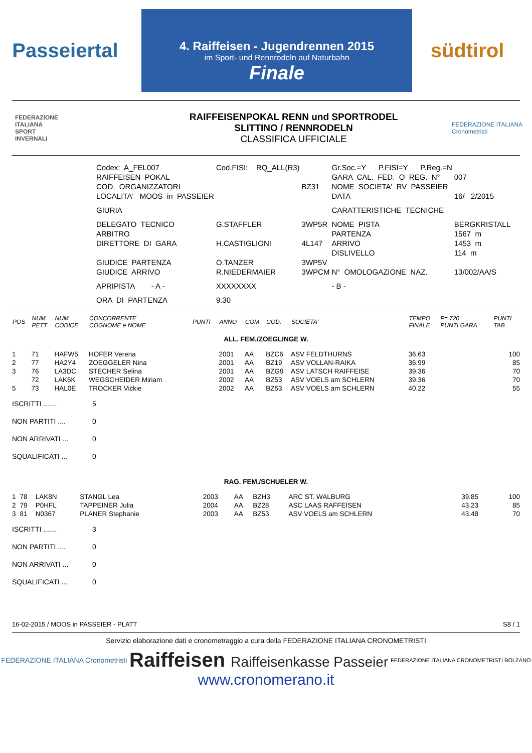Passeiertal
4. Raiffeisen - Jugendrennen 2015
im Sport- und Rennrodeln auf Naturbahn
Finale
südtirol
FEDERAZIONE
ITALIANA
SPORT
INVERNALI
RAIFFEISENPOKAL RENN und SPORTRODEL
SLITTINO / RENNRODELN
CLASSIFICA UFFICIALE
FEDERAZIONE ITALIANA Cronometristi
| Codex: A_FEL007 | Cod.FISI: RQ_ALL(R3) | | Gr.Soc.=Y P.FISI=Y P.Reg.=N | |
| RAIFFEISEN POKAL | | | GARA CAL. FED. O REG. N° | 007 |
| COD. ORGANIZZATORI | | BZ31 | NOME SOCIETA' RV PASSEIER | |
| LOCALITA' MOOS in PASSEIER | | | DATA | 16/ 2/2015 |
| GIURIA | | | CARATTERISTICHE TECNICHE | |
| DELEGATO TECNICO | G.STAFFLER | 3WP5R | NOME PISTA | BERGKRISTALL |
| ARBITRO | | | PARTENZA | 1567 m |
| DIRETTORE DI GARA | H.CASTIGLIONI | 4L147 | ARRIVO | 1453 m |
| | | | DISLIVELLO | 114 m |
| GIUDICE PARTENZA | O.TANZER | 3WP5V | | |
| GIUDICE ARRIVO | R.NIEDERMAIER | 3WPCM | N° OMOLOGAZIONE NAZ. | 13/002/AA/S |
| APRIPISTA - A - | XXXXXXXX | | - B - | |
| ORA DI PARTENZA | 9.30 | | | |
| POS | NUM PETT | NUM CODICE | CONCORRENTE COGNOME e NOME | PUNTI | ANNO | COM | COD. | SOCIETA' | TEMPO FINALE | F= 720 PUNTI GARA | PUNTI TAB |
| --- | --- | --- | --- | --- | --- | --- | --- | --- | --- | --- | --- |
| ALL. FEM./ZOEGLINGE W. | | | | | | | | | | | |
| 1 | 71 | HAFW5 | HOFER Verena | | 2001 | AA | BZC6 | ASV FELDTHURNS | 36.63 | | 100 |
| 2 | 77 | HA2Y4 | ZOEGGELER Nina | | 2001 | AA | BZ19 | ASV VOLLAN-RAIKA | 36.99 | | 85 |
| 3 | 76 | LA3DC | STECHER Selina | | 2001 | AA | BZG9 | ASV LATSCH RAIFFEISE | 39.36 | | 70 |
| | 72 | LAK6K | WEGSCHEIDER Miriam | | 2002 | AA | BZ53 | ASV VOELS am SCHLERN | 39.36 | | 70 |
| 5 | 73 | HAL0E | TROCKER Vickie | | 2002 | AA | BZ53 | ASV VOELS am SCHLERN | 40.22 | | 55 |
ISCRITTI ....... 5
NON PARTITI .... 0
NON ARRIVATI ... 0
SQUALIFICATI ... 0
| RAG. FEM./SCHUELER W. | | | | | | | | | | | |
| 1 | 78 | LAK8N | STANGL Lea | | 2003 | AA | BZH3 | ARC ST. WALBURG | 39.85 | | 100 |
| 2 | 79 | P0HFL | TAPPEINER Julia | | 2004 | AA | BZ28 | ASC LAAS RAFFEISEN | 43.23 | | 85 |
| 3 | 81 | N0367 | PLANER Stephanie | | 2003 | AA | BZ53 | ASV VOELS am SCHLERN | 43.48 | | 70 |
ISCRITTI ....... 3
NON PARTITI .... 0
NON ARRIVATI ... 0
SQUALIFICATI ... 0
16-02-2015 / MOOS in PASSEIER - PLATT S8 / 1
Servizio elaborazione dati e cronometraggio a cura della FEDERAZIONE ITALIANA CRONOMETRISTI
FEDERAZIONE ITALIANA Cronometristi Raiffeisen Raiffeisenkasse Passeier FEDERAZIONE ITALIANA CRONOMETRISTI BOLZANO
www.cronomerano.it